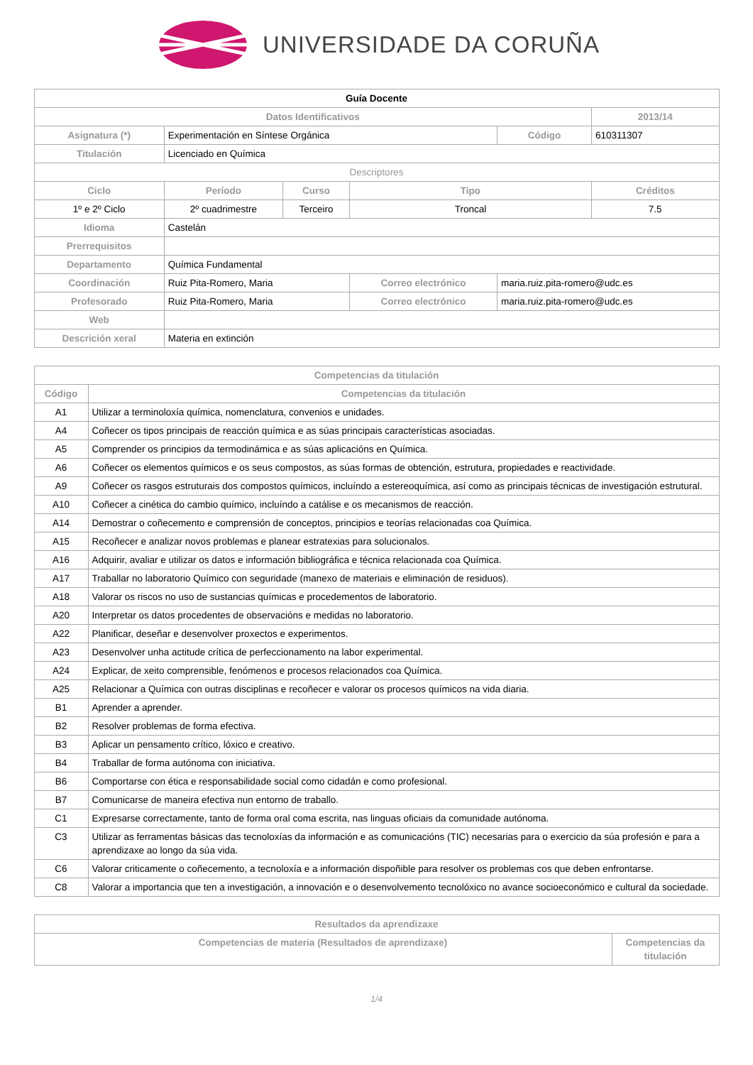UNIVERSIDADE DA CORUÑA
| Guía Docente | | | | | |
| --- | --- | --- | --- | --- | --- |
| Datos Identificativos | | | | | 2013/14 |
| Asignatura (*) | Experimentación en Síntese Orgánica | | | Código | 610311307 |
| Titulación | Licenciado en Química | | | | |
| Descriptores | | | | | |
| Ciclo | Período | Curso | Tipo | | Créditos |
| 1º e 2º Ciclo | 2º cuadrimestre | Terceiro | Troncal | | 7.5 |
| Idioma | Castelán | | | | |
| Prerrequisitos | | | | | |
| Departamento | Química Fundamental | | | | |
| Coordinación | Ruiz Pita-Romero, Maria | | Correo electrónico | maria.ruiz.pita-romero@udc.es | |
| Profesorado | Ruiz Pita-Romero, Maria | | Correo electrónico | maria.ruiz.pita-romero@udc.es | |
| Web | | | | | |
| Descrición xeral | Materia en extinción | | | | |
| Competencias da titulación | |
| --- | --- |
| Código | Competencias da titulación |
| A1 | Utilizar a terminoloxía química, nomenclatura, convenios e unidades. |
| A4 | Coñecer os tipos principais de reacción química e as súas principais características asociadas. |
| A5 | Comprender os principios da termodinámica e as súas aplicacións en Química. |
| A6 | Coñecer os elementos químicos e os seus compostos, as súas formas de obtención, estrutura, propiedades e reactividade. |
| A9 | Coñecer os rasgos estruturais dos compostos químicos, incluíndo a estereoquímica, así como as principais técnicas de investigación estrutural. |
| A10 | Coñecer a cinética do cambio químico, incluíndo a catálise e os mecanismos de reacción. |
| A14 | Demostrar o coñecemento e comprensión de conceptos, principios e teorías relacionadas coa Química. |
| A15 | Recoñecer e analizar novos problemas e planear estratexias para solucionalos. |
| A16 | Adquirir, avaliar e utilizar os datos e información bibliográfica e técnica relacionada coa Química. |
| A17 | Traballar no laboratorio Químico con seguridade (manexo de materiais e eliminación de residuos). |
| A18 | Valorar os riscos no uso de sustancias químicas e procedementos de laboratorio. |
| A20 | Interpretar os datos procedentes de observacións e medidas no laboratorio. |
| A22 | Planificar, deseñar e desenvolver proxectos e experimentos. |
| A23 | Desenvolver unha actitude crítica de perfeccionamento na labor experimental. |
| A24 | Explicar, de xeito comprensible, fenómenos e procesos relacionados coa Química. |
| A25 | Relacionar a Química con outras disciplinas e recoñecer e valorar os procesos químicos na vida diaria. |
| B1 | Aprender a aprender. |
| B2 | Resolver problemas de forma efectiva. |
| B3 | Aplicar un pensamento crítico, lóxico e creativo. |
| B4 | Traballar de forma autónoma con iniciativa. |
| B6 | Comportarse con ética e responsabilidade social como cidadán e como profesional. |
| B7 | Comunicarse de maneira efectiva nun entorno de traballo. |
| C1 | Expresarse correctamente, tanto de forma oral coma escrita, nas linguas oficiais da comunidade autónoma. |
| C3 | Utilizar as ferramentas básicas das tecnoloxías da información e as comunicacións (TIC) necesarias para o exercicio da súa profesión e para a aprendizaxe ao longo da súa vida. |
| C6 | Valorar criticamente o coñecemento, a tecnoloxía e a información dispoñible para resolver os problemas cos que deben enfrontarse. |
| C8 | Valorar a importancia que ten a investigación, a innovación e o desenvolvemento tecnolóxico no avance socioeconómico e cultural da sociedade. |
| Resultados da aprendizaxe | |
| --- | --- |
| Competencias de materia (Resultados de aprendizaxe) | Competencias da titulación |
1/4